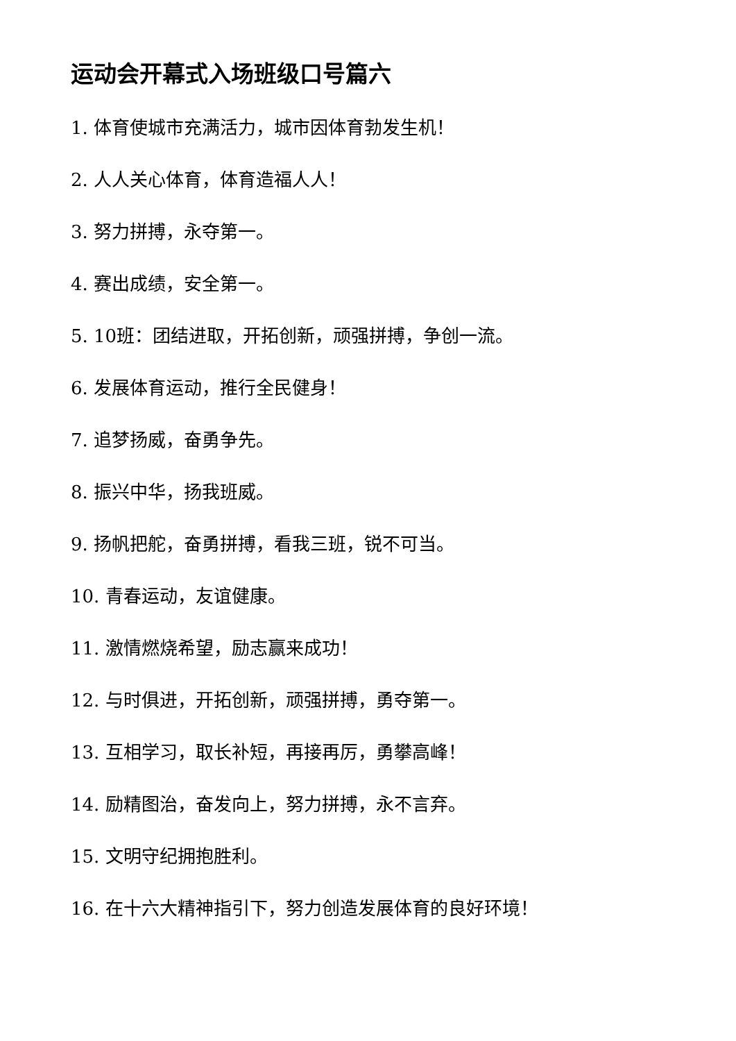运动会开幕式入场班级口号篇六
1. 体育使城市充满活力，城市因体育勃发生机！
2. 人人关心体育，体育造福人人！
3. 努力拼搏，永夺第一。
4. 赛出成绩，安全第一。
5. 10班：团结进取，开拓创新，顽强拼搏，争创一流。
6. 发展体育运动，推行全民健身！
7. 追梦扬威，奋勇争先。
8. 振兴中华，扬我班威。
9. 扬帆把舵，奋勇拼搏，看我三班，锐不可当。
10. 青春运动，友谊健康。
11. 激情燃烧希望，励志赢来成功！
12. 与时俱进，开拓创新，顽强拼搏，勇夺第一。
13. 互相学习，取长补短，再接再厉，勇攀高峰！
14. 励精图治，奋发向上，努力拼搏，永不言弃。
15. 文明守纪拥抱胜利。
16. 在十六大精神指引下，努力创造发展体育的良好环境！